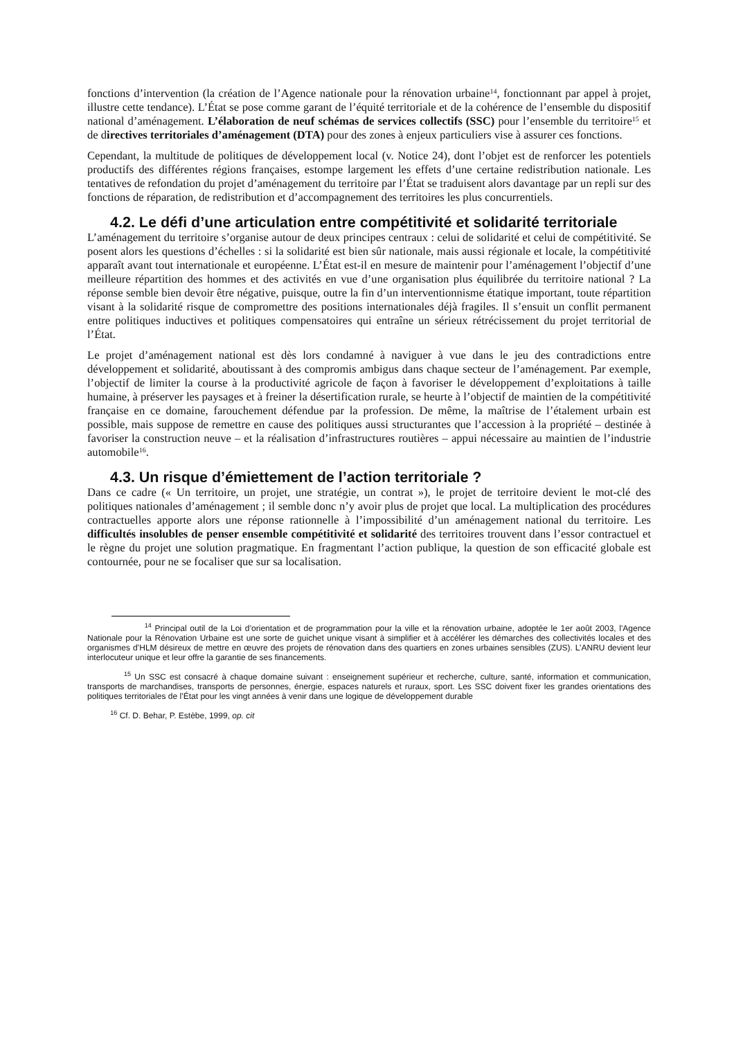fonctions d’intervention (la création de l’Agence nationale pour la rénovation urbaine<sup>14</sup>, fonctionnant par appel à projet, illustre cette tendance). L’État se pose comme garant de l’équité territoriale et de la cohérence de l’ensemble du dispositif national d’aménagement. L’élaboration de neuf schémas de services collectifs (SSC) pour l’ensemble du territoire<sup>15</sup> et de directives territoriales d’aménagement (DTA) pour des zones à enjeux particuliers vise à assurer ces fonctions.
Cependant, la multitude de politiques de développement local (v. Notice 24), dont l’objet est de renforcer les potentiels productifs des différentes régions françaises, estompe largement les effets d’une certaine redistribution nationale. Les tentatives de refondation du projet d’aménagement du territoire par l’État se traduisent alors davantage par un repli sur des fonctions de réparation, de redistribution et d’accompagnement des territoires les plus concurrentiels.
4.2. Le défi d’une articulation entre compétitivité et solidarité territoriale
L’aménagement du territoire s’organise autour de deux principes centraux : celui de solidarité et celui de compétitivité. Se posent alors les questions d’échelles : si la solidarité est bien sûr nationale, mais aussi régionale et locale, la compétitivité apparaît avant tout internationale et européenne. L’État est-il en mesure de maintenir pour l’aménagement l’objectif d’une meilleure répartition des hommes et des activités en vue d’une organisation plus équilibrée du territoire national ? La réponse semble bien devoir être négative, puisque, outre la fin d’un interventionnisme étatique important, toute répartition visant à la solidarité risque de compromettre des positions internationales déjà fragiles. Il s’ensuit un conflit permanent entre politiques inductives et politiques compensatoires qui entraîne un sérieux rétrécissement du projet territorial de l’État.
Le projet d’aménagement national est dès lors condamné à naviguer à vue dans le jeu des contradictions entre développement et solidarité, aboutissant à des compromis ambigus dans chaque secteur de l’aménagement. Par exemple, l’objectif de limiter la course à la productivité agricole de façon à favoriser le développement d’exploitations à taille humaine, à préserver les paysages et à freiner la désertification rurale, se heurte à l’objectif de maintien de la compétitivité française en ce domaine, farouchement défendue par la profession. De même, la maîtrise de l’étalement urbain est possible, mais suppose de remettre en cause des politiques aussi structurantes que l’accession à la propriété – destinée à favoriser la construction neuve – et la réalisation d’infrastructures routières – appui nécessaire au maintien de l’industrie automobile<sup>16</sup>.
4.3. Un risque d’émiettement de l’action territoriale ?
Dans ce cadre (« Un territoire, un projet, une stratégie, un contrat »), le projet de territoire devient le mot-clé des politiques nationales d’aménagement ; il semble donc n’y avoir plus de projet que local. La multiplication des procédures contractuelles apporte alors une réponse rationnelle à l’impossibilité d’un aménagement national du territoire. Les difficultés insolubles de penser ensemble compétitivité et solidarité des territoires trouvent dans l’essor contractuel et le règne du projet une solution pragmatique. En fragmentant l’action publique, la question de son efficacité globale est contournée, pour ne se focaliser que sur sa localisation.
<sup>14</sup> Principal outil de la Loi d’orientation et de programmation pour la ville et la rénovation urbaine, adoptée le 1er août 2003, l'Agence Nationale pour la Rénovation Urbaine est une sorte de guichet unique visant à simplifier et à accélérer les démarches des collectivités locales et des organismes d’HLM désireux de mettre en œuvre des projets de rénovation dans des quartiers en zones urbaines sensibles (ZUS). L’ANRU devient leur interlocuteur unique et leur offre la garantie de ses financements.
<sup>15</sup> Un SSC est consacré à chaque domaine suivant : enseignement supérieur et recherche, culture, santé, information et communication, transports de marchandises, transports de personnes, énergie, espaces naturels et ruraux, sport. Les SSC doivent fixer les grandes orientations des politiques territoriales de l’État pour les vingt années à venir dans une logique de développement durable
<sup>16</sup> Cf. D. Behar, P. Estèbe, 1999, op. cit